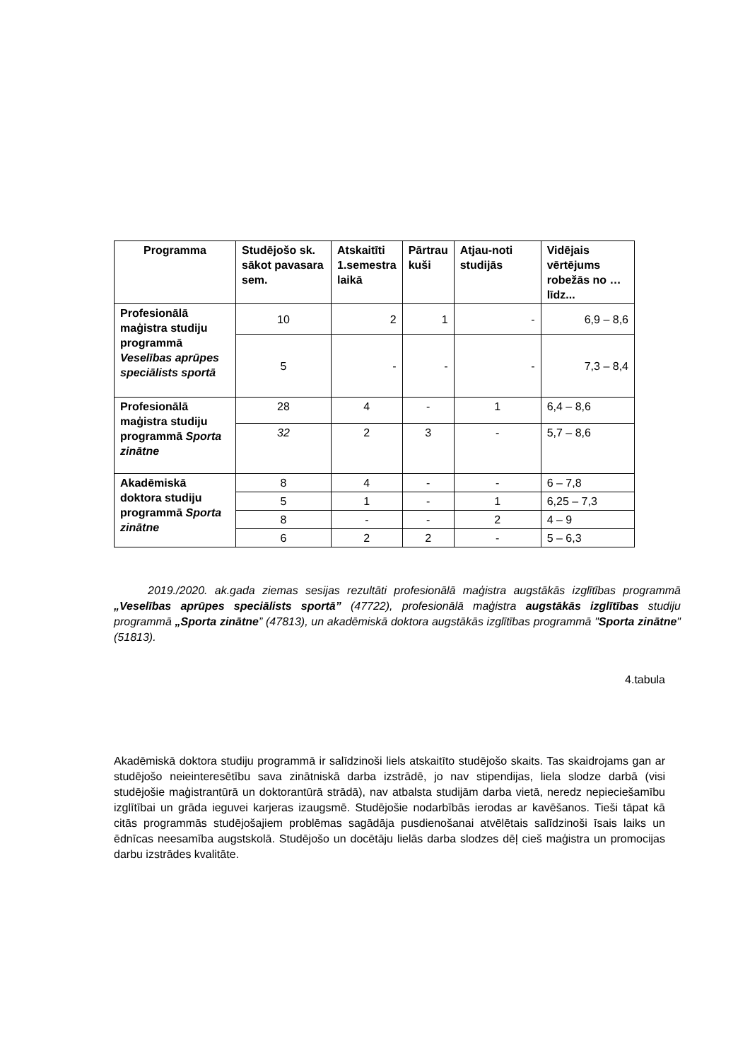| Programma | Studējošo sk. sākot pavasara sem. | Atskaitīti 1.semestra laikā | Pārtrau kuši | Atjau-noti studijās | Vidējais vērtējums robežās no … līdz... |
| --- | --- | --- | --- | --- | --- |
| Profesionālā maģistra studiju programmā Veselības aprūpes speciālists sportā | 10 | 2 | 1 | - | 6,9 – 8,6 |
| | 5 | - | - | - | 7,3 – 8,4 |
| Profesionālā maģistra studiju programmā Sporta zinātne | 28 | 4 | - | 1 | 6,4 – 8,6 |
| | 32 | 2 | 3 | - | 5,7 – 8,6 |
| Akadēmiskā doktora studiju programmā Sporta zinātne | 8 | 4 | - | - | 6 – 7,8 |
| | 5 | 1 | - | 1 | 6,25 – 7,3 |
| | 8 | - | - | 2 | 4 – 9 |
| | 6 | 2 | 2 | - | 5 – 6,3 |
   2019./2020. ak.gada ziemas sesijas rezultāti profesionālā maģistra augstākās izglītības programmā „Veselības aprūpes speciālists sportā” (47722), profesionālā maģistra augstākās izglītības studiju programmā „Sporta zinātne” (47813), un akadēmiskā doktora augstākās izglītības programmā "Sporta zinātne"(51813).
4.tabula
Akadēmiskā doktora studiju programmā ir salīdzinoši liels atskaitīto studējošo skaits. Tas skaidrojams gan ar studējošo neieinteresētību sava zinātniskā darba izstrādē, jo nav stipendijas, liela slodze darbā (visi studējošie maģistrantūrā un doktorantūrā strādā), nav atbalsta studijām darba vietā, neredz nepieciešamību izglītībai un grāda ieguvei karjeras izaugsmē. Studējošie nodarbībās ierodas ar kavēšanos. Tieši tāpat kā citās programmās studējošajiem problēmas sagādāja pusdienošanai atvēlētais salīdzinoši īsais laiks un ēdnīcas neesamība augstskolā. Studējošo un docētāju lielās darba slodzes dēļ cieš maģistra un promocijas darbu izstrādes kvalitāte.